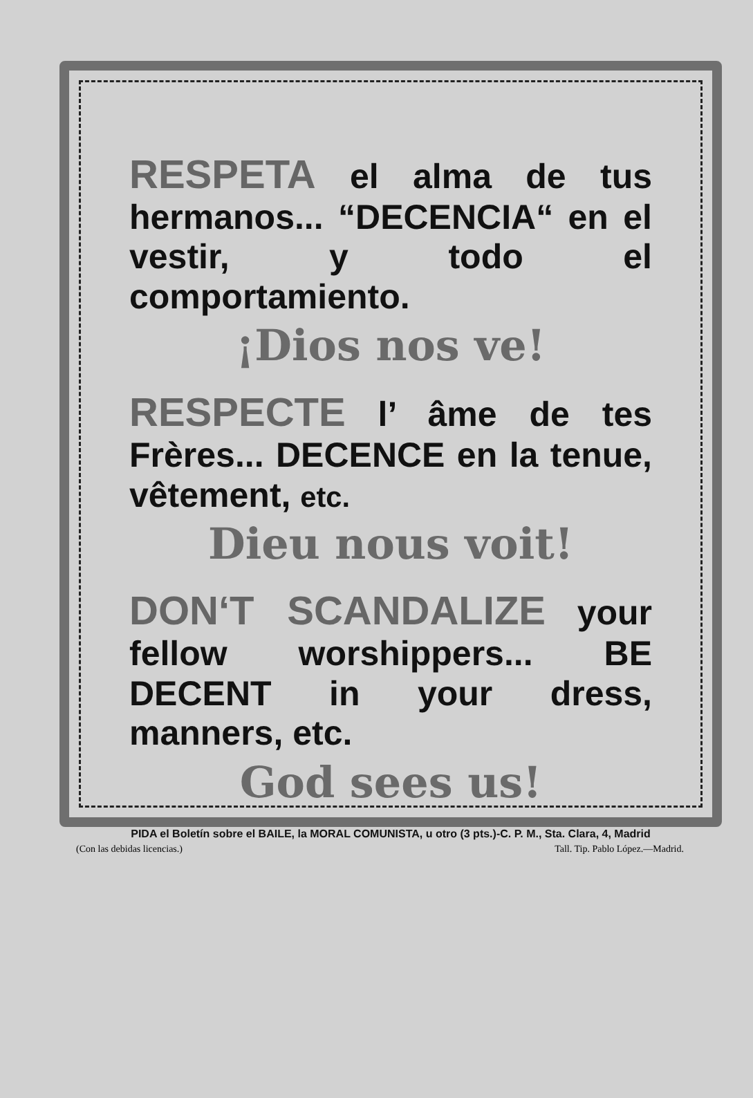RESPETA el alma de tus hermanos... “DECENCIA“ en el vestir, y todo el comportamiento.
¡Dios nos ve!
RESPECTE l’ âme de tes Frères... DECENCE en la tenue, vêtement, etc.
Dieu nous voit!
DON‘T SCANDALIZE your fellow worshippers... BE DECENT in your dress, manners, etc.
God sees us!
PIDA el Boletín sobre el BAILE, la MORAL COMUNISTA, u otro (3 pts.)-C. P. M., Sta. Clara, 4, Madrid
(Con las debidas licencias.) Tall. Tip. Pablo López.—Madrid.